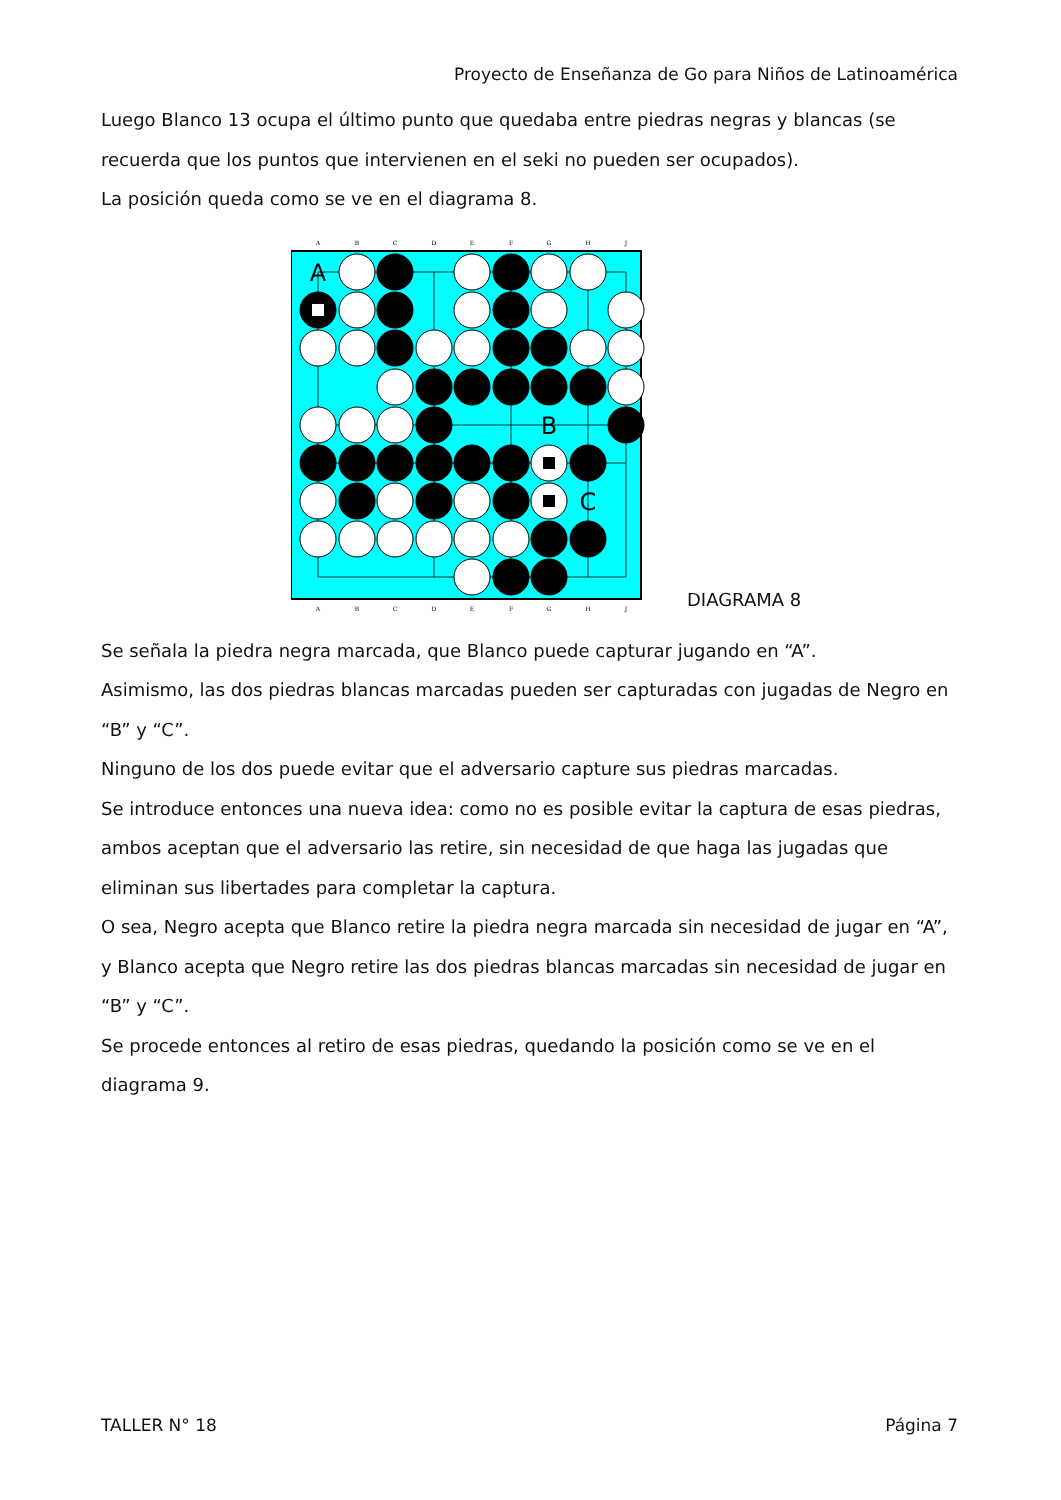Proyecto de Enseñanza de Go para Niños de Latinoamérica
Luego Blanco 13 ocupa el último punto que quedaba entre piedras negras y blancas (se recuerda que los puntos que intervienen en el seki no pueden ser ocupados).
La posición queda como se ve en el diagrama 8.
A
B
C
D
E
F
G
H
J
A
B
C
D
E
F
G
H
J
A
B
C
DIAGRAMA 8
Se señala la piedra negra marcada, que Blanco puede capturar jugando en “A”.
Asimismo, las dos piedras blancas marcadas pueden ser capturadas con jugadas de Negro en “B” y “C”.
Ninguno de los dos puede evitar que el adversario capture sus piedras marcadas.
Se introduce entonces una nueva idea: como no es posible evitar la captura de esas piedras, ambos aceptan que el adversario las retire, sin necesidad de que haga las jugadas que eliminan sus libertades para completar la captura.
O sea, Negro acepta que Blanco retire la piedra negra marcada sin necesidad de jugar en “A”, y Blanco acepta que Negro retire las dos piedras blancas marcadas sin necesidad de jugar en “B” y “C”.
Se procede entonces al retiro de esas piedras, quedando la posición como se ve en el diagrama 9.
TALLER N° 18 Página 7